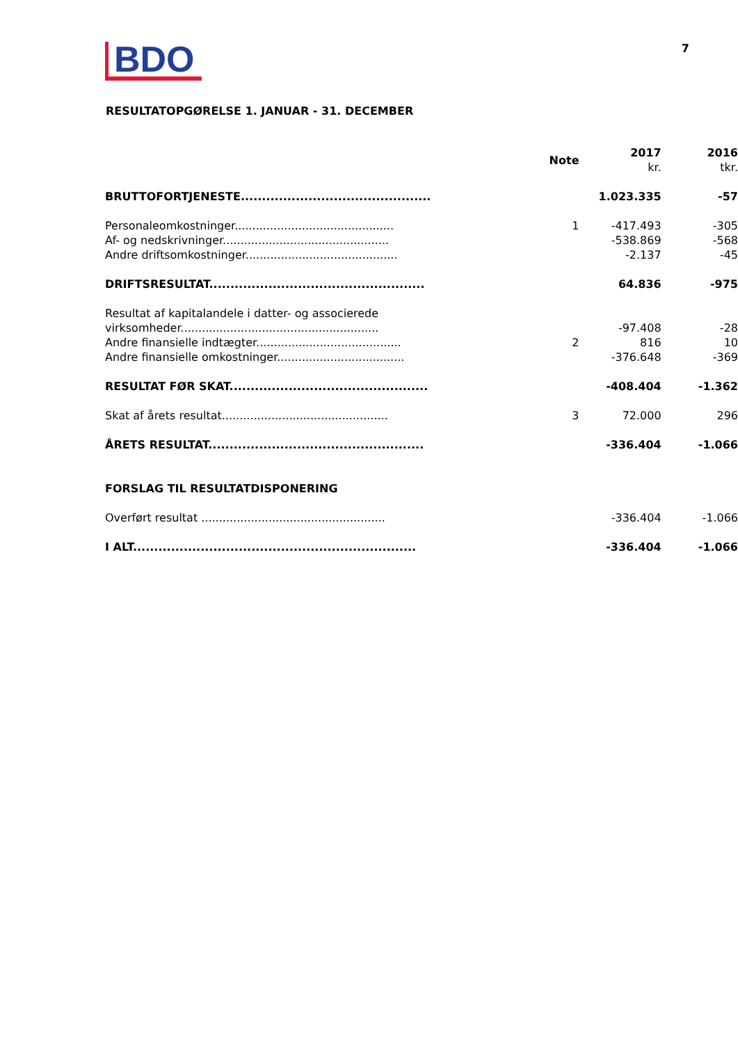BDO
7
RESULTATOPGØRELSE 1. JANUAR - 31. DECEMBER
| | Note | 2017 kr. | 2016 tkr. |
| --- | --- | --- | --- |
| BRUTTOFORTJENESTE............................................. | | 1.023.335 | -57 |
| Personaleomkostninger............................................. | 1 | -417.493 | -305 |
| Af- og nedskrivninger............................................... | | -538.869 | -568 |
| Andre driftsomkostninger........................................... | | -2.137 | -45 |
| DRIFTSRESULTAT................................................... | | 64.836 | -975 |
| Resultat af kapitalandele i datter- og associerede | | | |
| virksomheder........................................................ | | -97.408 | -28 |
| Andre finansielle indtægter......................................... | 2 | 816 | 10 |
| Andre finansielle omkostninger.................................... | | -376.648 | -369 |
| RESULTAT FØR SKAT............................................... | | -408.404 | -1.362 |
| Skat af årets resultat............................................... | 3 | 72.000 | 296 |
| ÅRETS RESULTAT................................................... | | -336.404 | -1.066 |
| FORSLAG TIL RESULTATDISPONERING | | | |
| Overført resultat .................................................... | | -336.404 | -1.066 |
| I ALT................................................................... | | -336.404 | -1.066 |